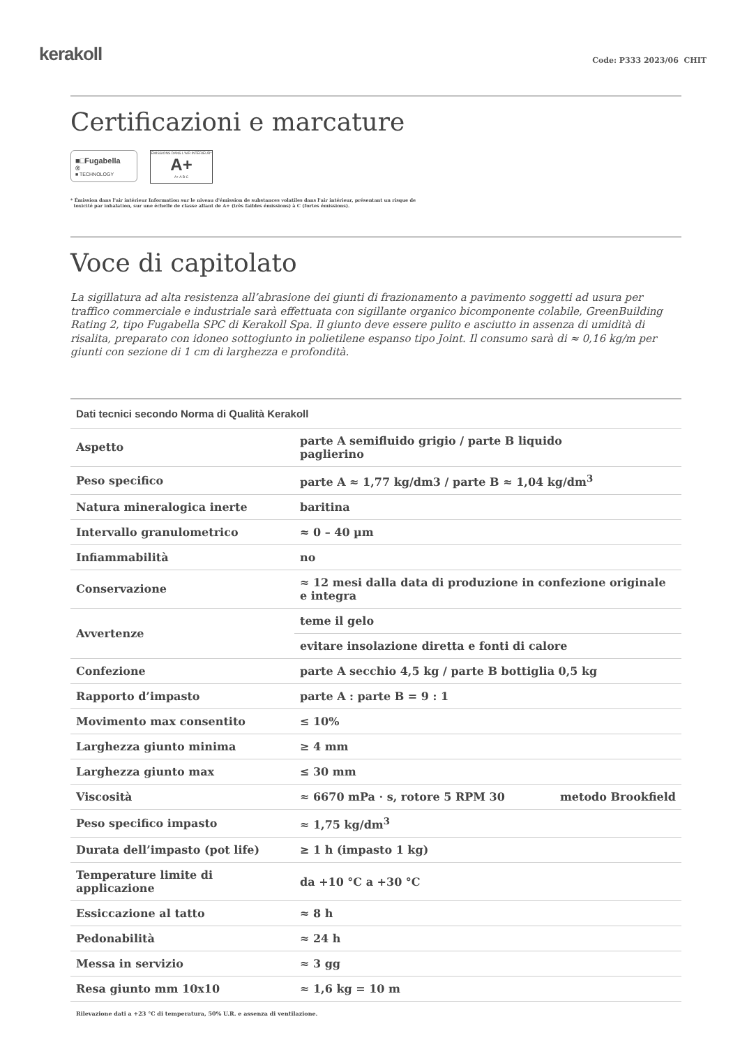kerakoll
Code: P333 2023/06 CHIT
Certificazioni e marcature
■□Fugabella<sup>®</sup>
■ TECHNOLOGY
ÉMISSIONS DANS L'AIR INTÉRIEUR*
A+
A+ A B C
* Émission dans l'air intérieur Information sur le niveau d'émission de substances volatiles dans l'air intérieur, présentant un risque de
toxicité par inhalation, sur une échelle de classe allant de A+ (très faibles émissions) à C (fortes émissions).
Voce di capitolato
La sigillatura ad alta resistenza all’abrasione dei giunti di frazionamento a pavimento soggetti ad usura per traffico commerciale e industriale sarà effettuata con sigillante organico bicomponente colabile, GreenBuilding Rating 2, tipo Fugabella SPC di Kerakoll Spa. Il giunto deve essere pulito e asciutto in assenza di umidità di risalita, preparato con idoneo sottogiunto in polietilene espanso tipo Joint. Il consumo sarà di ≈ 0,16 kg/m per giunti con sezione di 1 cm di larghezza e profondità.
| Dati tecnici secondo Norma di Qualità Kerakoll | | |
| --- | --- | --- |
| Aspetto | parte A semifluido grigio / parte B liquido paglierino | |
| Peso specifico | parte A ≈ 1,77 kg/dm3 / parte B ≈ 1,04 kg/dm<sup>3</sup> | |
| Natura mineralogica inerte | baritina | |
| Intervallo granulometrico | ≈ 0 – 40 µm | |
| Infiammabilità | no | |
| Conservazione | ≈ 12 mesi dalla data di produzione in confezione originale e integra | |
| Avvertenze | teme il gelo | |
| | evitare insolazione diretta e fonti di calore | |
| Confezione | parte A secchio 4,5 kg / parte B bottiglia 0,5 kg | |
| Rapporto d’impasto | parte A : parte B = 9 : 1 | |
| Movimento max consentito | ≤ 10% | |
| Larghezza giunto minima | ≥ 4 mm | |
| Larghezza giunto max | ≤ 30 mm | |
| Viscosità | ≈ 6670 mPa · s, rotore 5 RPM 30 | metodo Brookfield |
| Peso specifico impasto | ≈ 1,75 kg/dm<sup>3</sup> | |
| Durata dell’impasto (pot life) | ≥ 1 h (impasto 1 kg) | |
| Temperature limite di applicazione | da +10 °C a +30 °C | |
| Essiccazione al tatto | ≈ 8 h | |
| Pedonabilità | ≈ 24 h | |
| Messa in servizio | ≈ 3 gg | |
| Resa giunto mm 10x10 | ≈ 1,6 kg = 10 m | |
Rilevazione dati a +23 °C di temperatura, 50% U.R. e assenza di ventilazione.